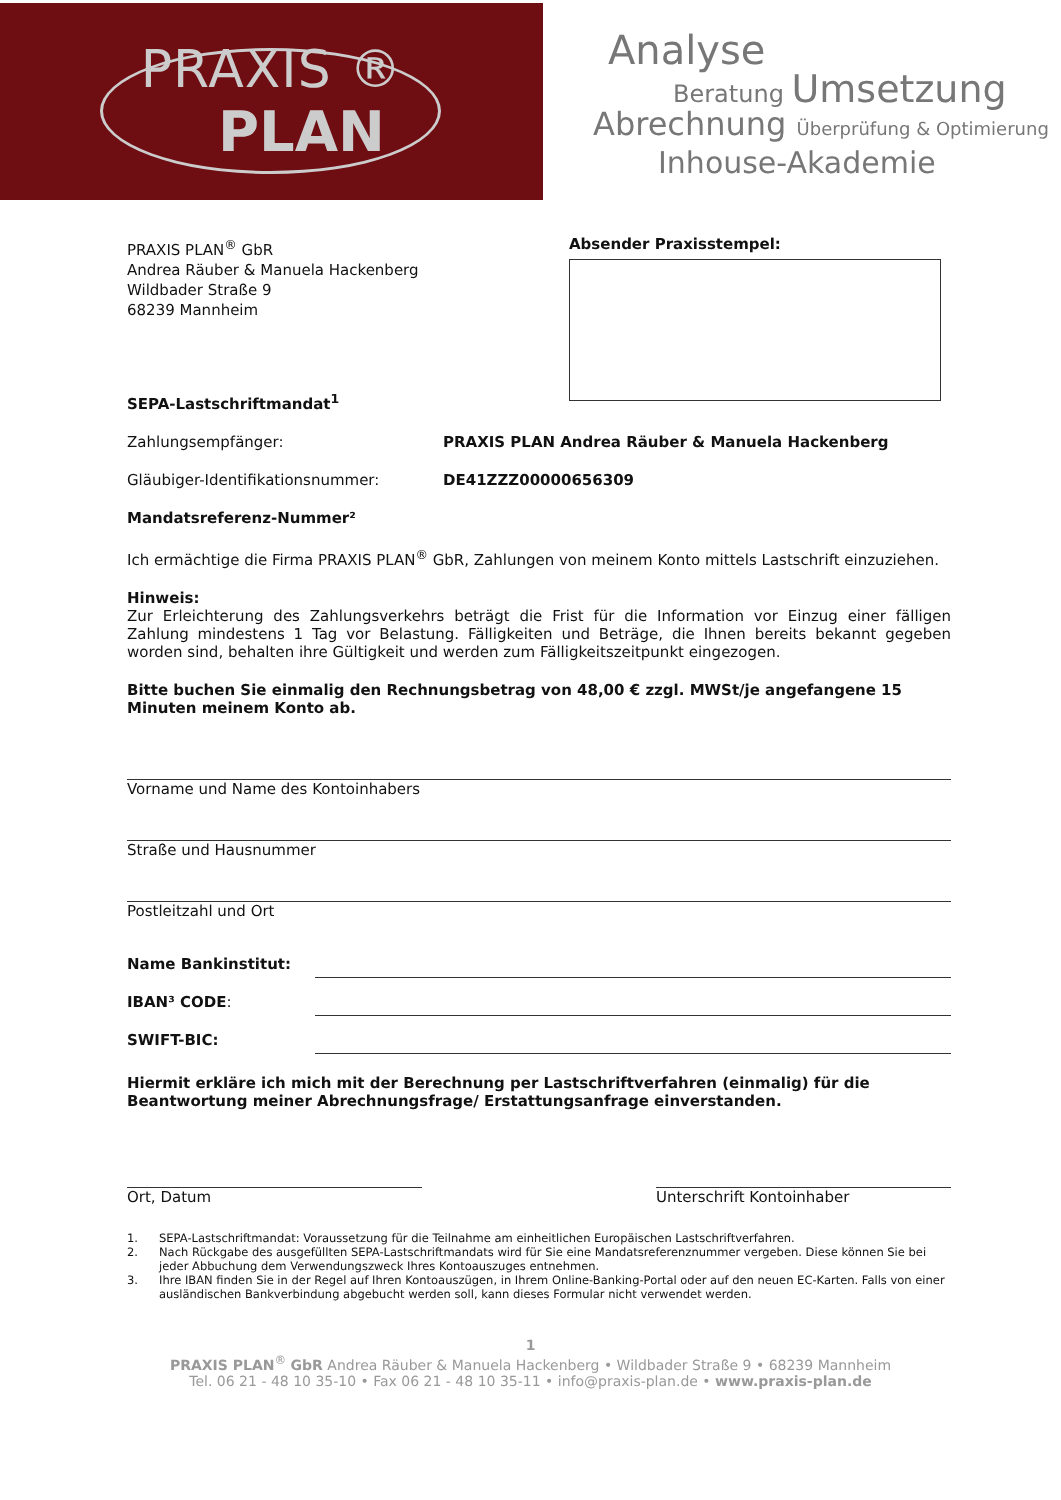PRAXIS ®
PLAN
Analyse
Beratung Umsetzung
Abrechnung Überprüfung & Optimierung
Inhouse-Akademie
PRAXIS PLAN<sup>®</sup> GbR
Andrea Räuber & Manuela Hackenberg
Wildbader Straße 9
68239 Mannheim
Absender Praxisstempel:
SEPA-Lastschriftmandat<sup>1</sup>
Zahlungsempfänger: PRAXIS PLAN Andrea Räuber & Manuela Hackenberg
Gläubiger-Identifikationsnummer: DE41ZZZ00000656309
Mandatsreferenz-Nummer²
Ich ermächtige die Firma PRAXIS PLAN<sup>®</sup> GbR, Zahlungen von meinem Konto mittels Lastschrift einzuziehen.
Hinweis:
Zur Erleichterung des Zahlungsverkehrs beträgt die Frist für die Information vor Einzug einer fälligen Zahlung mindestens 1 Tag vor Belastung. Fälligkeiten und Beträge, die Ihnen bereits bekannt gegeben worden sind, behalten ihre Gültigkeit und werden zum Fälligkeitszeitpunkt eingezogen.
Bitte buchen Sie einmalig den Rechnungsbetrag von 48,00 € zzgl. MWSt/je angefangene 15 Minuten meinem Konto ab.
Vorname und Name des Kontoinhabers
Straße und Hausnummer
Postleitzahl und Ort
Name Bankinstitut:
IBAN³ CODE:
SWIFT-BIC:
Hiermit erkläre ich mich mit der Berechnung per Lastschriftverfahren (einmalig) für die Beantwortung meiner Abrechnungsfrage/ Erstattungsanfrage einverstanden.
Ort, Datum Unterschrift Kontoinhaber
1. SEPA-Lastschriftmandat: Voraussetzung für die Teilnahme am einheitlichen Europäischen Lastschriftverfahren.
2. Nach Rückgabe des ausgefüllten SEPA-Lastschriftmandats wird für Sie eine Mandatsreferenznummer vergeben. Diese können Sie bei jeder Abbuchung dem Verwendungszweck Ihres Kontoauszuges entnehmen.
3. Ihre IBAN finden Sie in der Regel auf Ihren Kontoauszügen, in Ihrem Online-Banking-Portal oder auf den neuen EC-Karten. Falls von einer ausländischen Bankverbindung abgebucht werden soll, kann dieses Formular nicht verwendet werden.
1
PRAXIS PLAN<sup>®</sup> GbR Andrea Räuber & Manuela Hackenberg • Wildbader Straße 9 • 68239 Mannheim
Tel. 06 21 - 48 10 35-10 • Fax 06 21 - 48 10 35-11 • info@praxis-plan.de • www.praxis-plan.de